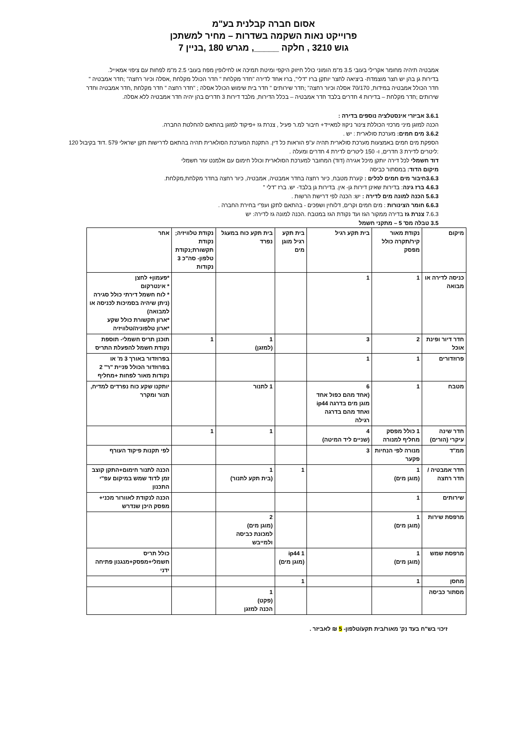אסום חברה קבלנית בע"מ
פרוייקט נאות השקמה בשדרות – מחיר למשתכן
גוש 3210 , חלקה _____, מגרש 180 ,בניין 7
אמבטיה תיהיה מחומר אקרילי בעובי 3.5 מ"מ הומוני כולל חיזוק היקפי ומיטת תמיכה או לחילופין מפח בעובי 2.5 מ"מ לפחות עם ציפוי אמאייל.
בדירות גן בהן יש חצר מוצמדת- ביציאה לחצר יותקן ברז "דלי", ברז אחד לדירה "חדר מקלחת " חדר הכולל מקלחת ,אסלה וכיור רחצה" ;חדר אמבטיה " חדר הכולל אמבטיה במידות, 70/170 אסלה וכיור רחצה" ;חדר שירותים " חדר בית שימוש הכולל אסלה ; "חדר רחצה " חדר מקלחת ,חדר אמבטיה וחדר שירותים ;חדר מקלחת – בדירות 4 חדרים בלבד חדר אמבטיה – בכלל הדירות, מלבד דירות 3 חדרים בהן יהיה חדר אמבטיה ללא אסלה.
3.6.1 אביזרי אינסטלציה נוספים בדירה :
הכנה למזגן מיני מרכזי הכוללת צינור ניקוז למאייד+ חיבור למ.ר פעיל , צנרת גז +פיקוד למזגן בהתאם להחלטת החברה.
3.6.2 מים חמים: מערכת סולארית : יש .
הספקת מים חמים באמצעות מערכת סולארית תהיה ע"פ הוראות כל דין. התקנת המערכת הסולארית תהיה בהתאם לדרישות תקן ישראלי 579 .דוד בקיבול 120 :ליטרים לדירת 3 חדרים, ו- 150 ליטרים לדירת 4 חדרים ומעלה .
דוד חשמלי לכל דירה יותקן מיכל אגירה (דוד) המחובר למערכת הסולארית וכולל חימום עם אלמנט עזר חשמלי
מיקום הדוד: במסתור כביסה
3.6.3חיבור מים חמים לכלים : קערת מטבח, כיור רחצה בחדר אמבטיה, אמבטיה, כיור רחצה בחדר מקלחת,מקלחת.
4.6.3 ברז גינה: בדירות שאינן דירות גן- אין. בדירות גן בלבד- יש. ברז "דלי "
5.6.3 הכנה למונה מים לדירה : יש: הכנה לפי דרישת הרשות .
6.6.3 חומר הצינורות : מים חמים וקרים, דלוחין ושפכים - בהתאם לתקן ועפ"י בחירת החברה .
7.6.3 צנרת גז בדירה ממקור הגז ועד נקודת הגז במטבח .הכנה למונה גז לדירה: יש
3.5 טבלה מס' 5 – מתקני חשמל
| מיקום | נקודת מאור קיר/תקרה כולל מפסק | בית תקע רגיל | בית תקע רגיל מוגן מים | בית תקע כוח במעגל נפרד | נקודת טלוויזיה; נקודת תקשורת;נקודת טלפון- סה"כ 3 נקודות | אחר |
| כניסה לדירה או מבואה | 1 | 1 | | | | *פעמון+ לחצן * אינטרקום * לוח חשמל דירתי כולל סגירה (ניתן שיהיה בסמיכות לכניסה או למבואה) *ארון תקשורת כולל שקע *ארון טלפוניה/טלוויזיה |
| חדר דיור ופינת אוכל | 2 | 3 | | 1 (למזגן) | 1 | תוכנן תריס חשמלי- תוספת נקודת חשמל להפעלת התריס |
| פרוזדורים | 1 | 1 | | | | בפרוזדור באורך 3 מ' או בפרוזדור הכולל פניית "ר" 2 נקודות מאור לפחות +מחליף |
| מטבח | 1 | 6 (אחד מהם כפול אחד מוגן מים בדרגה ip44 ואחד מהם בדרגה רגילה | | 1 לתנור | | יותקנו שקע כוח נפרדים למדיח, תנור ומקרר |
| חדר שינה עיקרי (הורים) | 1 כולל מפסק מחליף למנורה | 4 (שניים ליד המיטה) | | 1 | 1 | |
| ממ"ד | מנורה לפי הנחיות פקער | 3 | | | | לפי תקנות פיקוד העורף |
| חדר אמבטיה / חדר רחצה | 1 (מוגן מים) | | 1 | 1 (בית תקע לתנור) | | הכנה לתנור חימום+התקן קוצב זמן לדוד שמש במיקום עפ"י התכנון |
| שירותים | 1 | | | | | הכנה לנקודת לאוורור מכני+ מפסק היכן שנדרש |
| מרפסת שירות | 1 (מוגן מים) | | | 2 (מוגן מים) למכונת כביסה ולמייבש | | |
| מרפסת שמש | 1 (מוגן מים) | | 1 ip44 (מוגן מים) | | | כולל תריס חשמלי+מפסק+מנגנון פתיחה ידני |
| מחסן | 1 | | 1 | | | |
| מסתור כביסה | | | | 1 (פקט) הכנה למזגן | | |
זיכוי בש"ח בעד נק' מאור/בית תקע/טלפון- 5 ₪ לאביזר .